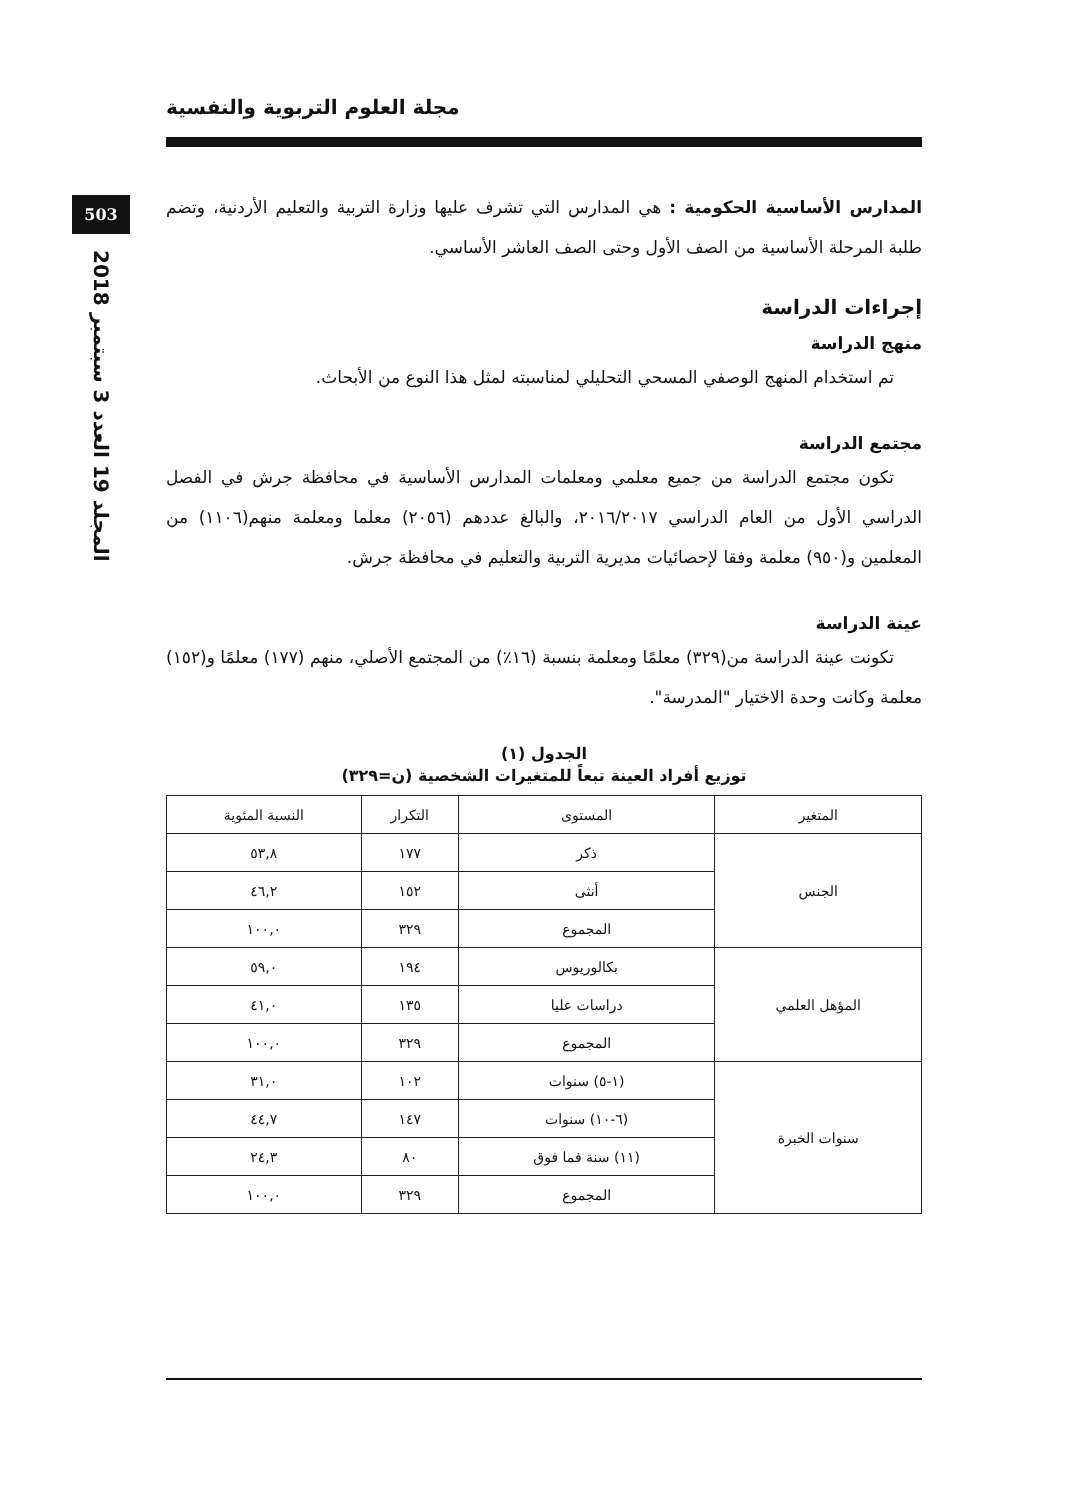503
المجلد 19 العدد 3 سبتمبر 2018
مجلة العلوم التربوية والنفسية
المدارس الأساسية الحكومية : هي المدارس التي تشرف عليها وزارة التربية والتعليم الأردنية، وتضم طلبة المرحلة الأساسية من الصف الأول وحتى الصف العاشر الأساسي.
إجراءات الدراسة
منهج الدراسة
تم استخدام المنهج الوصفي المسحي التحليلي لمناسبته لمثل هذا النوع من الأبحاث.
مجتمع الدراسة
تكون مجتمع الدراسة من جميع معلمي ومعلمات المدارس الأساسية في محافظة جرش في الفصل الدراسي الأول من العام الدراسي ٢٠١٦/٢٠١٧، والبالغ عددهم (٢٠٥٦) معلما ومعلمة منهم(١١٠٦) من المعلمين و(٩٥٠) معلمة وفقا لإحصائيات مديرية التربية والتعليم في محافظة جرش.
عينة الدراسة
تكونت عينة الدراسة من(٣٢٩) معلمًا ومعلمة بنسبة (١٦٪) من المجتمع الأصلي، منهم (١٧٧) معلمًا و(١٥٢) معلمة وكانت وحدة الاختيار "المدرسة".
الجدول (١)
توزيع أفراد العينة تبعاً للمتغيرات الشخصية (ن=٣٢٩)
| المتغير | المستوى | التكرار | النسبة المئوية |
| --- | --- | --- | --- |
| الجنس | ذكر | ١٧٧ | ٥٣,٨ |
| | أنثى | ١٥٢ | ٤٦,٢ |
| | المجموع | ٣٢٩ | ١٠٠,٠ |
| المؤهل العلمي | بكالوريوس | ١٩٤ | ٥٩,٠ |
| | دراسات عليا | ١٣٥ | ٤١,٠ |
| | المجموع | ٣٢٩ | ١٠٠,٠ |
| سنوات الخبرة | (١-٥) سنوات | ١٠٢ | ٣١,٠ |
| | (٦-١٠) سنوات | ١٤٧ | ٤٤,٧ |
| | (١١) سنة فما فوق | ٨٠ | ٢٤,٣ |
| | المجموع | ٣٢٩ | ١٠٠,٠ |